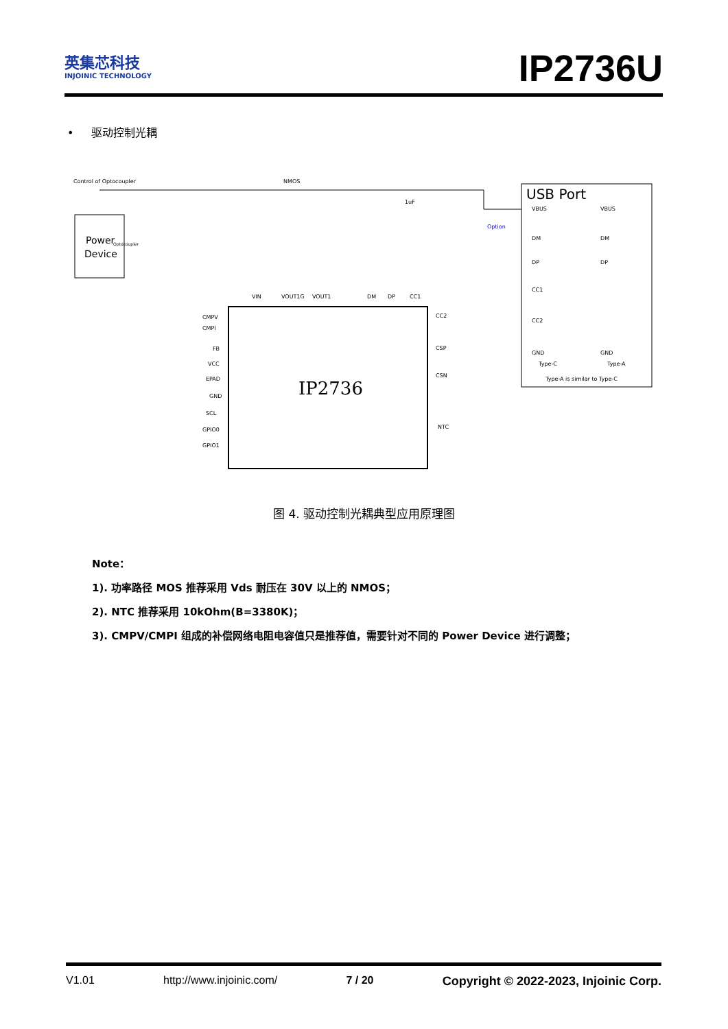英集芯科技
INJOINIC TECHNOLOGY
IP2736U
• 驱动控制光耦
Control of Optocoupler
Power
Device
IP2736
USB Port
Type-A is similar to Type-C
VBUS
DM
DP
CC1
CC2
GND
Type-C
VBUS
DM
DP
GND
Type-A
Option
VIN
VOUT1G
VOUT1
DM
DP
CC1
CMPV
CMPI
FB
VCC
EPAD
GND
SCL
GPIO0
GPIO1
CC2
CSP
CSN
NTC
NMOS
1uF
Optocoupler
图 4. 驱动控制光耦典型应用原理图
Note：
1). 功率路径 MOS 推荐采用 Vds 耐压在 30V 以上的 NMOS；
2). NTC 推荐采用 10kOhm(B=3380K)；
3). CMPV/CMPI 组成的补偿网络电阻电容值只是推荐值，需要针对不同的 Power Device 进行调整；
V1.01 http://www.injoinic.com/ 7 / 20 Copyright © 2022-2023, Injoinic Corp.